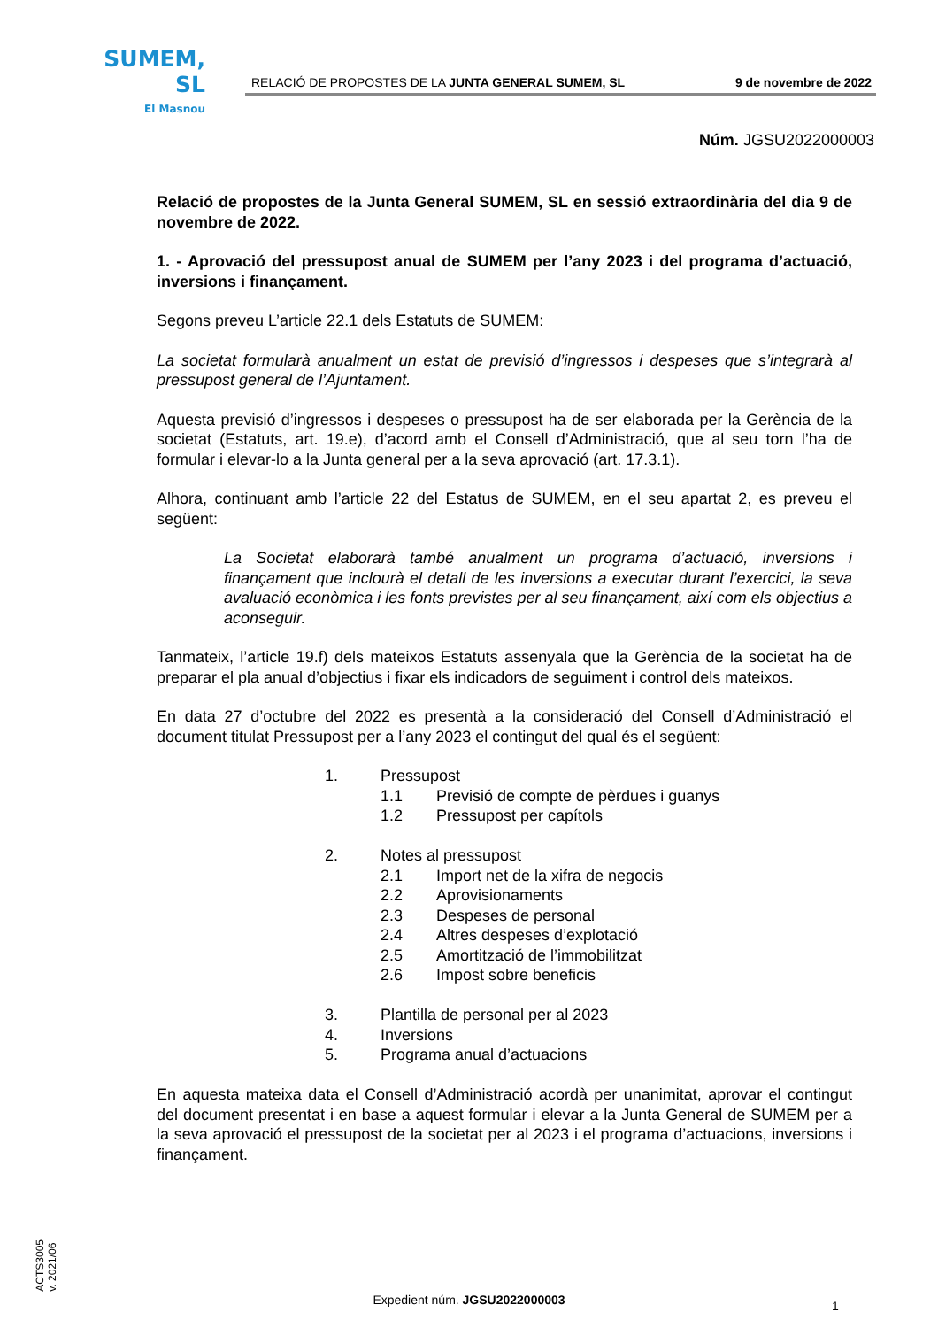SUMEM, SL
El Masnou
RELACIÓ DE PROPOSTES DE LA JUNTA GENERAL SUMEM, SL 9 de novembre de 2022
Núm. JGSU2022000003
Relació de propostes de la Junta General SUMEM, SL en sessió extraordinària del dia 9 de novembre de 2022.
1. - Aprovació del pressupost anual de SUMEM per l’any 2023 i del programa d’actuació, inversions i finançament.
Segons preveu L’article 22.1 dels Estatuts de SUMEM:
La societat formularà anualment un estat de previsió d’ingressos i despeses que s’integrarà al pressupost general de l’Ajuntament.
Aquesta previsió d’ingressos i despeses o pressupost ha de ser elaborada per la Gerència de la societat (Estatuts, art. 19.e), d’acord amb el Consell d’Administració, que al seu torn l’ha de formular i elevar-lo a la Junta general per a la seva aprovació (art. 17.3.1).
Alhora, continuant amb l’article 22 del Estatus de SUMEM, en el seu apartat 2, es preveu el següent:
La Societat elaborarà també anualment un programa d’actuació, inversions i finançament que inclourà el detall de les inversions a executar durant l’exercici, la seva avaluació econòmica i les fonts previstes per al seu finançament, així com els objectius a aconseguir.
Tanmateix, l’article 19.f) dels mateixos Estatuts assenyala que la Gerència de la societat ha de preparar el pla anual d’objectius i fixar els indicadors de seguiment i control dels mateixos.
En data 27 d’octubre del 2022 es presentà a la consideració del Consell d’Administració el document titulat Pressupost per a l’any 2023 el contingut del qual és el següent:
1. Pressupost
1.1 Previsió de compte de pèrdues i guanys
1.2 Pressupost per capítols
2. Notes al pressupost
2.1 Import net de la xifra de negocis
2.2 Aprovisionaments
2.3 Despeses de personal
2.4 Altres despeses d’explotació
2.5 Amortització de l’immobilitzat
2.6 Impost sobre beneficis
3. Plantilla de personal per al 2023
4. Inversions
5. Programa anual d’actuacions
En aquesta mateixa data el Consell d’Administració acordà per unanimitat, aprovar el contingut del document presentat i en base a aquest formular i elevar a la Junta General de SUMEM per a la seva aprovació el pressupost de la societat per al 2023 i el programa d’actuacions, inversions i finançament.
ACTS3005
v. 2021/06
Expedient núm. JGSU2022000003 1